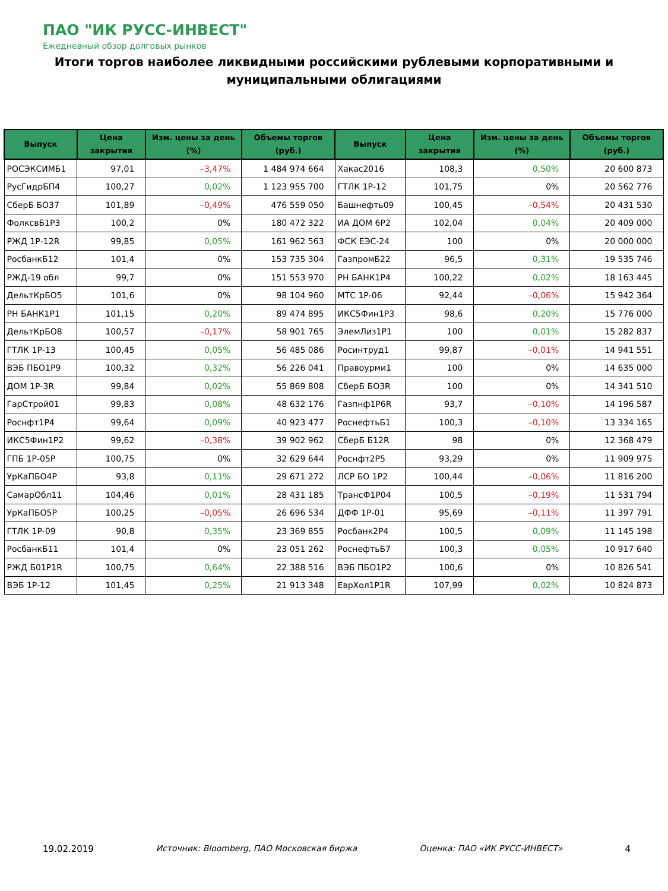ПАО "ИК РУСС-ИНВЕСТ"
Ежедневный обзор долговых рынков
Итоги торгов наиболее ликвидными российскими рублевыми корпоративными и муниципальными облигациями
| Выпуск | Цена закрытия | Изм. цены за день (%) | Объемы торгов (руб.) | Выпуск | Цена закрытия | Изм. цены за день (%) | Объемы торгов (руб.) |
| --- | --- | --- | --- | --- | --- | --- | --- |
| РОСЭКСИМБ1 | 97,01 | –3,47% | 1 484 974 664 | Хакас2016 | 108,3 | 0,50% | 20 600 873 |
| РусГидрБП4 | 100,27 | 0,02% | 1 123 955 700 | ГТЛК 1Р-12 | 101,75 | 0% | 20 562 776 |
| СберБ БО37 | 101,89 | –0,49% | 476 559 050 | Башнефть09 | 100,45 | –0,54% | 20 431 530 |
| ФолксвБ1Р3 | 100,2 | 0% | 180 472 322 | ИА ДОМ 6Р2 | 102,04 | 0,04% | 20 409 000 |
| РЖД 1Р-12R | 99,85 | 0,05% | 161 962 563 | ФСК ЕЭС-24 | 100 | 0% | 20 000 000 |
| РосбанкБ12 | 101,4 | 0% | 153 735 304 | ГазпромБ22 | 96,5 | 0,31% | 19 535 746 |
| РЖД-19 обл | 99,7 | 0% | 151 553 970 | РН БАНК1Р4 | 100,22 | 0,02% | 18 163 445 |
| ДельтКрБО5 | 101,6 | 0% | 98 104 960 | МТС 1Р-06 | 92,44 | –0,06% | 15 942 364 |
| РН БАНК1Р1 | 101,15 | 0,20% | 89 474 895 | ИКС5Фин1Р3 | 98,6 | 0,20% | 15 776 000 |
| ДельтКрБО8 | 100,57 | –0,17% | 58 901 765 | ЭлемЛиз1Р1 | 100 | 0,01% | 15 282 837 |
| ГТЛК 1Р-13 | 100,45 | 0,05% | 56 485 086 | Росинтруд1 | 99,87 | –0,01% | 14 941 551 |
| ВЭБ ПБО1Р9 | 100,32 | 0,32% | 56 226 041 | Правоурми1 | 100 | 0% | 14 635 000 |
| ДОМ 1Р-3R | 99,84 | 0,02% | 55 869 808 | СберБ БО3R | 100 | 0% | 14 341 510 |
| ГарСтрой01 | 99,83 | 0,08% | 48 632 176 | Газпнф1Р6R | 93,7 | –0,10% | 14 196 587 |
| Роснфт1Р4 | 99,64 | 0,09% | 40 923 477 | РоснефтьБ1 | 100,3 | –0,10% | 13 334 165 |
| ИКС5Фин1Р2 | 99,62 | –0,38% | 39 902 962 | СберБ Б12R | 98 | 0% | 12 368 479 |
| ГПБ 1Р-05Р | 100,75 | 0% | 32 629 644 | Роснфт2Р5 | 93,29 | 0% | 11 909 975 |
| УрКаПБО4Р | 93,8 | 0,11% | 29 671 272 | ЛСР БО 1Р2 | 100,44 | –0,06% | 11 816 200 |
| СамарОбл11 | 104,46 | 0,01% | 28 431 185 | ТрансФ1Р04 | 100,5 | –0,19% | 11 531 794 |
| УрКаПБО5Р | 100,25 | –0,05% | 26 696 534 | ДФФ 1Р-01 | 95,69 | –0,11% | 11 397 791 |
| ГТЛК 1Р-09 | 90,8 | 0,35% | 23 369 855 | Росбанк2Р4 | 100,5 | 0,09% | 11 145 198 |
| РосбанкБ11 | 101,4 | 0% | 23 051 262 | РоснефтьБ7 | 100,3 | 0,05% | 10 917 640 |
| РЖД Б01Р1R | 100,75 | 0,64% | 22 388 516 | ВЭБ ПБО1Р2 | 100,6 | 0% | 10 826 541 |
| ВЭБ 1Р-12 | 101,45 | 0,25% | 21 913 348 | ЕврХол1Р1R | 107,99 | 0,02% | 10 824 873 |
19.02.2019 Источник: Bloomberg, ПАО Московская биржа Оценка: ПАО «ИК РУСС-ИНВЕСТ» 4